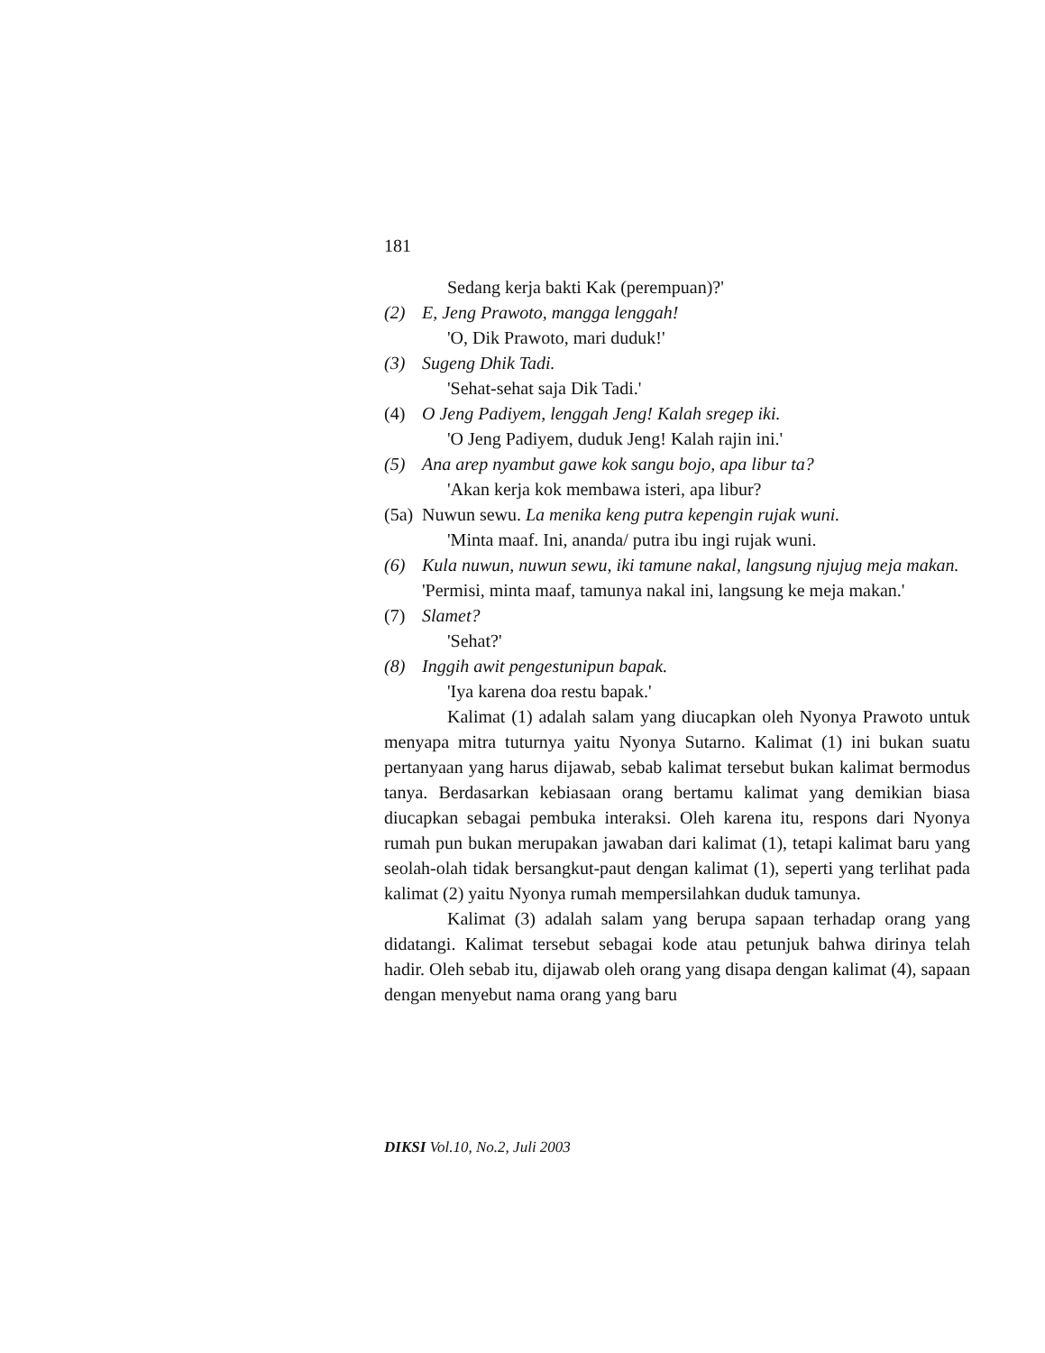181
Sedang kerja bakti Kak (perempuan)?'
(2) E, Jeng Prawoto, mangga lenggah!
'O, Dik Prawoto, mari duduk!'
(3) Sugeng Dhik Tadi.
'Sehat-sehat saja Dik Tadi.'
(4) O Jeng Padiyem, lenggah Jeng! Kalah sregep iki.
'O Jeng Padiyem, duduk Jeng! Kalah rajin ini.'
(5) Ana arep nyambut gawe kok sangu bojo, apa libur ta?
'Akan kerja kok membawa isteri, apa libur?
(5a) Nuwun sewu. La menika keng putra kepengin rujak wuni.
'Minta maaf. Ini, ananda/ putra ibu ingi rujak wuni.
(6) Kula nuwun, nuwun sewu, iki tamune nakal, langsung njujug meja makan.
'Permisi, minta maaf, tamunya nakal ini, langsung ke meja makan.'
(7) Slamet?
'Sehat?'
(8) Inggih awit pengestunipun bapak.
'Iya karena doa restu bapak.'
Kalimat (1) adalah salam yang diucapkan oleh Nyonya Prawoto untuk menyapa mitra tuturnya yaitu Nyonya Sutarno. Kalimat (1) ini bukan suatu pertanyaan yang harus dijawab, sebab kalimat tersebut bukan kalimat bermodus tanya. Berdasarkan kebiasaan orang bertamu kalimat yang demikian biasa diucapkan sebagai pembuka interaksi. Oleh karena itu, respons dari Nyonya rumah pun bukan merupakan jawaban dari kalimat (1), tetapi kalimat baru yang seolah-olah tidak bersangkut-paut dengan kalimat (1), seperti yang terlihat pada kalimat (2) yaitu Nyonya rumah mempersilahkan duduk tamunya.
Kalimat (3) adalah salam yang berupa sapaan terhadap orang yang didatangi. Kalimat tersebut sebagai kode atau petunjuk bahwa dirinya telah hadir. Oleh sebab itu, dijawab oleh orang yang disapa dengan kalimat (4), sapaan dengan menyebut nama orang yang baru
DIKSI Vol.10, No.2, Juli 2003